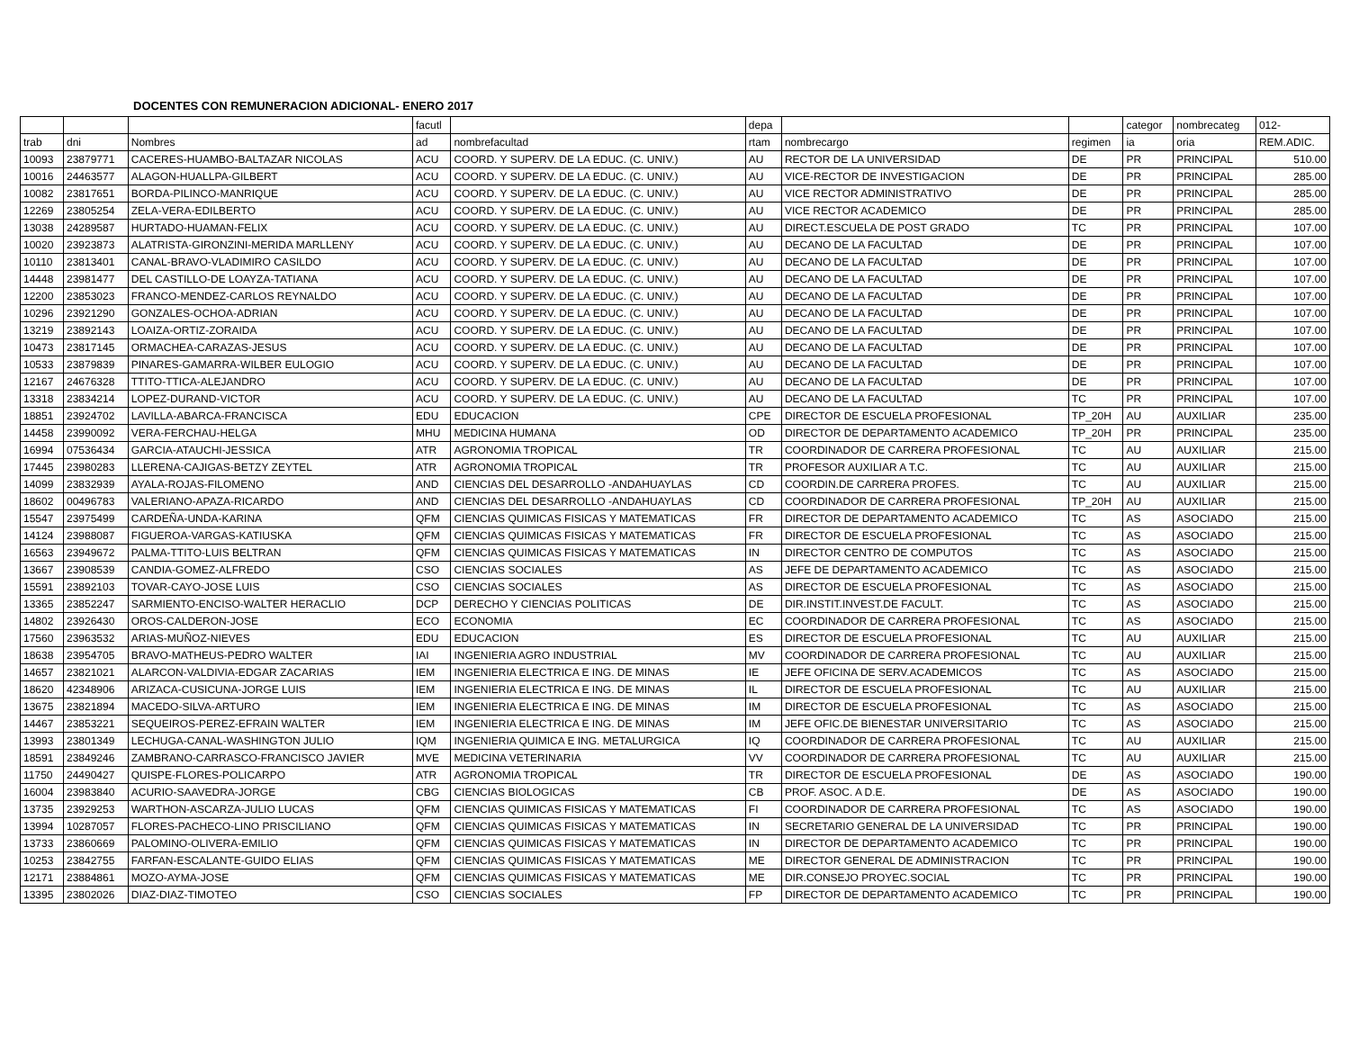DOCENTES CON REMUNERACION ADICIONAL- ENERO 2017
| | | | facutl | | depa | | | categor | nombrecateg | 012- |
| --- | --- | --- | --- | --- | --- | --- | --- | --- | --- | --- |
| trab | dni | Nombres | ad | nombrefacultad | rtam | nombrecargo | regimen | ia | oria | REM.ADIC. |
| 10093 | 23879771 | CACERES-HUAMBO-BALTAZAR NICOLAS | ACU | COORD. Y SUPERV. DE LA EDUC. (C. UNIV.) | AU | RECTOR DE LA UNIVERSIDAD | DE | PR | PRINCIPAL | 510.00 |
| 10016 | 24463577 | ALAGON-HUALLPA-GILBERT | ACU | COORD. Y SUPERV. DE LA EDUC. (C. UNIV.) | AU | VICE-RECTOR DE INVESTIGACION | DE | PR | PRINCIPAL | 285.00 |
| 10082 | 23817651 | BORDA-PILINCO-MANRIQUE | ACU | COORD. Y SUPERV. DE LA EDUC. (C. UNIV.) | AU | VICE RECTOR ADMINISTRATIVO | DE | PR | PRINCIPAL | 285.00 |
| 12269 | 23805254 | ZELA-VERA-EDILBERTO | ACU | COORD. Y SUPERV. DE LA EDUC. (C. UNIV.) | AU | VICE RECTOR ACADEMICO | DE | PR | PRINCIPAL | 285.00 |
| 13038 | 24289587 | HURTADO-HUAMAN-FELIX | ACU | COORD. Y SUPERV. DE LA EDUC. (C. UNIV.) | AU | DIRECT.ESCUELA DE POST GRADO | TC | PR | PRINCIPAL | 107.00 |
| 10020 | 23923873 | ALATRISTA-GIRONZINI-MERIDA MARLLENY | ACU | COORD. Y SUPERV. DE LA EDUC. (C. UNIV.) | AU | DECANO DE LA FACULTAD | DE | PR | PRINCIPAL | 107.00 |
| 10110 | 23813401 | CANAL-BRAVO-VLADIMIRO CASILDO | ACU | COORD. Y SUPERV. DE LA EDUC. (C. UNIV.) | AU | DECANO DE LA FACULTAD | DE | PR | PRINCIPAL | 107.00 |
| 14448 | 23981477 | DEL CASTILLO-DE LOAYZA-TATIANA | ACU | COORD. Y SUPERV. DE LA EDUC. (C. UNIV.) | AU | DECANO DE LA FACULTAD | DE | PR | PRINCIPAL | 107.00 |
| 12200 | 23853023 | FRANCO-MENDEZ-CARLOS REYNALDO | ACU | COORD. Y SUPERV. DE LA EDUC. (C. UNIV.) | AU | DECANO DE LA FACULTAD | DE | PR | PRINCIPAL | 107.00 |
| 10296 | 23921290 | GONZALES-OCHOA-ADRIAN | ACU | COORD. Y SUPERV. DE LA EDUC. (C. UNIV.) | AU | DECANO DE LA FACULTAD | DE | PR | PRINCIPAL | 107.00 |
| 13219 | 23892143 | LOAIZA-ORTIZ-ZORAIDA | ACU | COORD. Y SUPERV. DE LA EDUC. (C. UNIV.) | AU | DECANO DE LA FACULTAD | DE | PR | PRINCIPAL | 107.00 |
| 10473 | 23817145 | ORMACHEA-CARAZAS-JESUS | ACU | COORD. Y SUPERV. DE LA EDUC. (C. UNIV.) | AU | DECANO DE LA FACULTAD | DE | PR | PRINCIPAL | 107.00 |
| 10533 | 23879839 | PINARES-GAMARRA-WILBER EULOGIO | ACU | COORD. Y SUPERV. DE LA EDUC. (C. UNIV.) | AU | DECANO DE LA FACULTAD | DE | PR | PRINCIPAL | 107.00 |
| 12167 | 24676328 | TTITO-TTICA-ALEJANDRO | ACU | COORD. Y SUPERV. DE LA EDUC. (C. UNIV.) | AU | DECANO DE LA FACULTAD | DE | PR | PRINCIPAL | 107.00 |
| 13318 | 23834214 | LOPEZ-DURAND-VICTOR | ACU | COORD. Y SUPERV. DE LA EDUC. (C. UNIV.) | AU | DECANO DE LA FACULTAD | TC | PR | PRINCIPAL | 107.00 |
| 18851 | 23924702 | LAVILLA-ABARCA-FRANCISCA | EDU | EDUCACION | CPE | DIRECTOR DE ESCUELA PROFESIONAL | TP_20H | AU | AUXILIAR | 235.00 |
| 14458 | 23990092 | VERA-FERCHAU-HELGA | MHU | MEDICINA HUMANA | OD | DIRECTOR DE DEPARTAMENTO ACADEMICO | TP_20H | PR | PRINCIPAL | 235.00 |
| 16994 | 07536434 | GARCIA-ATAUCHI-JESSICA | ATR | AGRONOMIA TROPICAL | TR | COORDINADOR DE CARRERA PROFESIONAL | TC | AU | AUXILIAR | 215.00 |
| 17445 | 23980283 | LLERENA-CAJIGAS-BETZY ZEYTEL | ATR | AGRONOMIA TROPICAL | TR | PROFESOR AUXILIAR A T.C. | TC | AU | AUXILIAR | 215.00 |
| 14099 | 23832939 | AYALA-ROJAS-FILOMENO | AND | CIENCIAS DEL DESARROLLO -ANDAHUAYLAS | CD | COORDIN.DE CARRERA PROFES. | TC | AU | AUXILIAR | 215.00 |
| 18602 | 00496783 | VALERIANO-APAZA-RICARDO | AND | CIENCIAS DEL DESARROLLO -ANDAHUAYLAS | CD | COORDINADOR DE CARRERA PROFESIONAL | TP_20H | AU | AUXILIAR | 215.00 |
| 15547 | 23975499 | CARDEÑA-UNDA-KARINA | QFM | CIENCIAS QUIMICAS FISICAS Y MATEMATICAS | FR | DIRECTOR DE DEPARTAMENTO ACADEMICO | TC | AS | ASOCIADO | 215.00 |
| 14124 | 23988087 | FIGUEROA-VARGAS-KATIUSKA | QFM | CIENCIAS QUIMICAS FISICAS Y MATEMATICAS | FR | DIRECTOR DE ESCUELA PROFESIONAL | TC | AS | ASOCIADO | 215.00 |
| 16563 | 23949672 | PALMA-TTITO-LUIS BELTRAN | QFM | CIENCIAS QUIMICAS FISICAS Y MATEMATICAS | IN | DIRECTOR CENTRO DE COMPUTOS | TC | AS | ASOCIADO | 215.00 |
| 13667 | 23908539 | CANDIA-GOMEZ-ALFREDO | CSO | CIENCIAS SOCIALES | AS | JEFE DE DEPARTAMENTO ACADEMICO | TC | AS | ASOCIADO | 215.00 |
| 15591 | 23892103 | TOVAR-CAYO-JOSE LUIS | CSO | CIENCIAS SOCIALES | AS | DIRECTOR DE ESCUELA PROFESIONAL | TC | AS | ASOCIADO | 215.00 |
| 13365 | 23852247 | SARMIENTO-ENCISO-WALTER HERACLIO | DCP | DERECHO Y CIENCIAS POLITICAS | DE | DIR.INSTIT.INVEST.DE FACULT. | TC | AS | ASOCIADO | 215.00 |
| 14802 | 23926430 | OROS-CALDERON-JOSE | ECO | ECONOMIA | EC | COORDINADOR DE CARRERA PROFESIONAL | TC | AS | ASOCIADO | 215.00 |
| 17560 | 23963532 | ARIAS-MUÑOZ-NIEVES | EDU | EDUCACION | ES | DIRECTOR DE ESCUELA PROFESIONAL | TC | AU | AUXILIAR | 215.00 |
| 18638 | 23954705 | BRAVO-MATHEUS-PEDRO WALTER | IAI | INGENIERIA AGRO INDUSTRIAL | MV | COORDINADOR DE CARRERA PROFESIONAL | TC | AU | AUXILIAR | 215.00 |
| 14657 | 23821021 | ALARCON-VALDIVIA-EDGAR ZACARIAS | IEM | INGENIERIA ELECTRICA E ING. DE MINAS | IE | JEFE OFICINA DE SERV.ACADEMICOS | TC | AS | ASOCIADO | 215.00 |
| 18620 | 42348906 | ARIZACA-CUSICUNA-JORGE LUIS | IEM | INGENIERIA ELECTRICA E ING. DE MINAS | IL | DIRECTOR DE ESCUELA PROFESIONAL | TC | AU | AUXILIAR | 215.00 |
| 13675 | 23821894 | MACEDO-SILVA-ARTURO | IEM | INGENIERIA ELECTRICA E ING. DE MINAS | IM | DIRECTOR DE ESCUELA PROFESIONAL | TC | AS | ASOCIADO | 215.00 |
| 14467 | 23853221 | SEQUEIROS-PEREZ-EFRAIN WALTER | IEM | INGENIERIA ELECTRICA E ING. DE MINAS | IM | JEFE OFIC.DE BIENESTAR UNIVERSITARIO | TC | AS | ASOCIADO | 215.00 |
| 13993 | 23801349 | LECHUGA-CANAL-WASHINGTON JULIO | IQM | INGENIERIA QUIMICA E ING. METALURGICA | IQ | COORDINADOR DE CARRERA PROFESIONAL | TC | AU | AUXILIAR | 215.00 |
| 18591 | 23849246 | ZAMBRANO-CARRASCO-FRANCISCO JAVIER | MVE | MEDICINA VETERINARIA | VV | COORDINADOR DE CARRERA PROFESIONAL | TC | AU | AUXILIAR | 215.00 |
| 11750 | 24490427 | QUISPE-FLORES-POLICARPO | ATR | AGRONOMIA TROPICAL | TR | DIRECTOR DE ESCUELA PROFESIONAL | DE | AS | ASOCIADO | 190.00 |
| 16004 | 23983840 | ACURIO-SAAVEDRA-JORGE | CBG | CIENCIAS BIOLOGICAS | CB | PROF. ASOC. A D.E. | DE | AS | ASOCIADO | 190.00 |
| 13735 | 23929253 | WARTHON-ASCARZA-JULIO LUCAS | QFM | CIENCIAS QUIMICAS FISICAS Y MATEMATICAS | FI | COORDINADOR DE CARRERA PROFESIONAL | TC | AS | ASOCIADO | 190.00 |
| 13994 | 10287057 | FLORES-PACHECO-LINO PRISCILIANO | QFM | CIENCIAS QUIMICAS FISICAS Y MATEMATICAS | IN | SECRETARIO GENERAL DE LA UNIVERSIDAD | TC | PR | PRINCIPAL | 190.00 |
| 13733 | 23860669 | PALOMINO-OLIVERA-EMILIO | QFM | CIENCIAS QUIMICAS FISICAS Y MATEMATICAS | IN | DIRECTOR DE DEPARTAMENTO ACADEMICO | TC | PR | PRINCIPAL | 190.00 |
| 10253 | 23842755 | FARFAN-ESCALANTE-GUIDO ELIAS | QFM | CIENCIAS QUIMICAS FISICAS Y MATEMATICAS | ME | DIRECTOR GENERAL DE ADMINISTRACION | TC | PR | PRINCIPAL | 190.00 |
| 12171 | 23884861 | MOZO-AYMA-JOSE | QFM | CIENCIAS QUIMICAS FISICAS Y MATEMATICAS | ME | DIR.CONSEJO PROYEC.SOCIAL | TC | PR | PRINCIPAL | 190.00 |
| 13395 | 23802026 | DIAZ-DIAZ-TIMOTEO | CSO | CIENCIAS SOCIALES | FP | DIRECTOR DE DEPARTAMENTO ACADEMICO | TC | PR | PRINCIPAL | 190.00 |